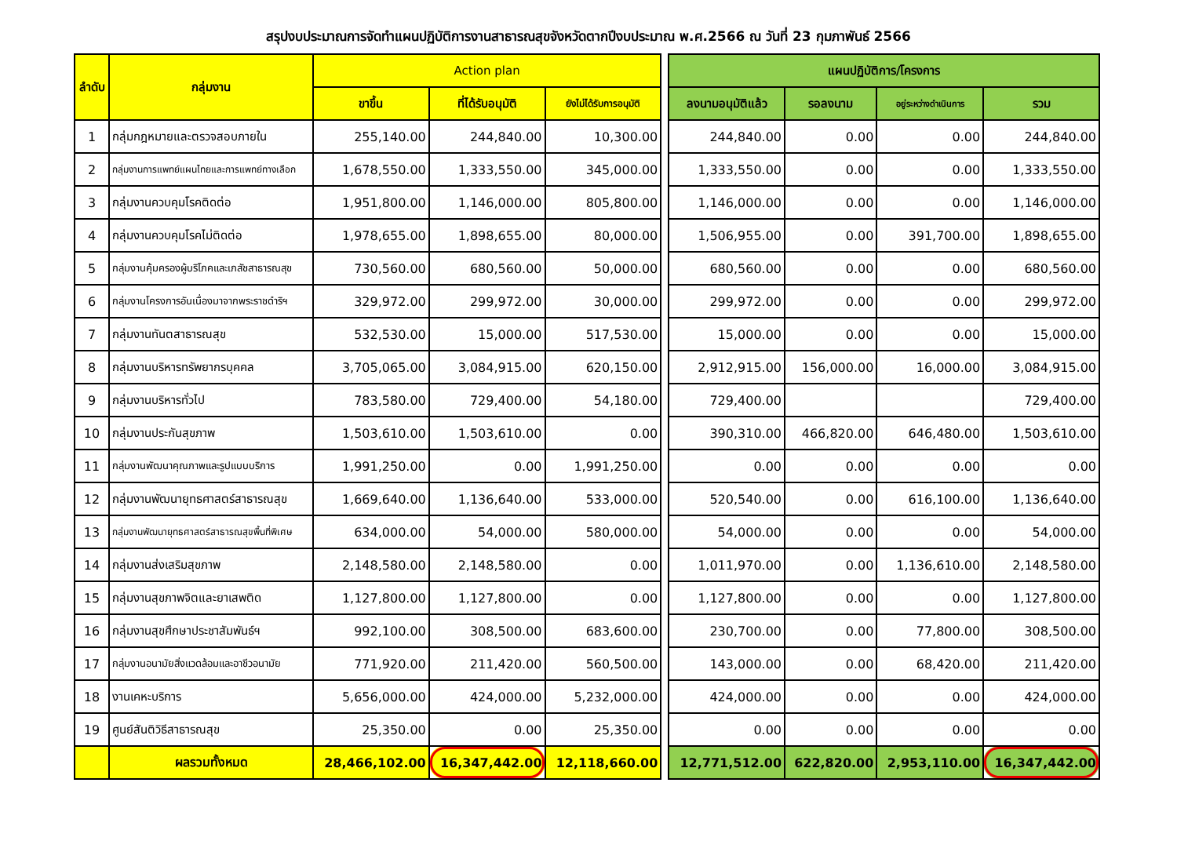สรุปงบประมาณการจัดทำแผนปฏิบัติการงานสาธารณสุขจังหวัดตากปีงบประมาณ พ.ศ.2566 ณ วันที่ 23 กุมภาพันธ์ 2566
| ลำดับ | กลุ่มงาน | Action plan | | | | แผนปฏิบัติการ/โครงการ | | | |
| | | ขาขึ้น | ที่ได้รับอนุมัติ | ยังไม่ได้รับการอนุมัติ | | ลงนามอนุมัติแล้ว | รอลงนาม | อยู่ระหว่างดำเนินการ | รวม |
| 1 | กลุ่มกฎหมายและตรวจสอบภายใน | 255,140.00 | 244,840.00 | 10,300.00 | | 244,840.00 | 0.00 | 0.00 | 244,840.00 |
| 2 | กลุ่มงานการแพทย์แผนไทยและการแพทย์ทางเลือก | 1,678,550.00 | 1,333,550.00 | 345,000.00 | | 1,333,550.00 | 0.00 | 0.00 | 1,333,550.00 |
| 3 | กลุ่มงานควบคุมโรคติดต่อ | 1,951,800.00 | 1,146,000.00 | 805,800.00 | | 1,146,000.00 | 0.00 | 0.00 | 1,146,000.00 |
| 4 | กลุ่มงานควบคุมโรคไม่ติดต่อ | 1,978,655.00 | 1,898,655.00 | 80,000.00 | | 1,506,955.00 | 0.00 | 391,700.00 | 1,898,655.00 |
| 5 | กลุ่มงานคุ้มครองผู้บริโภคและเภสัชสาธารณสุข | 730,560.00 | 680,560.00 | 50,000.00 | | 680,560.00 | 0.00 | 0.00 | 680,560.00 |
| 6 | กลุ่มงานโครงการอันเนื่องมาจากพระราชดำริฯ | 329,972.00 | 299,972.00 | 30,000.00 | | 299,972.00 | 0.00 | 0.00 | 299,972.00 |
| 7 | กลุ่มงานทันตสาธารณสุข | 532,530.00 | 15,000.00 | 517,530.00 | | 15,000.00 | 0.00 | 0.00 | 15,000.00 |
| 8 | กลุ่มงานบริหารทรัพยากรบุคคล | 3,705,065.00 | 3,084,915.00 | 620,150.00 | | 2,912,915.00 | 156,000.00 | 16,000.00 | 3,084,915.00 |
| 9 | กลุ่มงานบริหารทั่วไป | 783,580.00 | 729,400.00 | 54,180.00 | | 729,400.00 | | | 729,400.00 |
| 10 | กลุ่มงานประกันสุขภาพ | 1,503,610.00 | 1,503,610.00 | 0.00 | | 390,310.00 | 466,820.00 | 646,480.00 | 1,503,610.00 |
| 11 | กลุ่มงานพัฒนาคุณภาพและรูปแบบบริการ | 1,991,250.00 | 0.00 | 1,991,250.00 | | 0.00 | 0.00 | 0.00 | 0.00 |
| 12 | กลุ่มงานพัฒนายุทธศาสตร์สาธารณสุข | 1,669,640.00 | 1,136,640.00 | 533,000.00 | | 520,540.00 | 0.00 | 616,100.00 | 1,136,640.00 |
| 13 | กลุ่มงานพัฒนายุทธศาสตร์สาธารณสุขพื้นที่พิเศษ | 634,000.00 | 54,000.00 | 580,000.00 | | 54,000.00 | 0.00 | 0.00 | 54,000.00 |
| 14 | กลุ่มงานส่งเสริมสุขภาพ | 2,148,580.00 | 2,148,580.00 | 0.00 | | 1,011,970.00 | 0.00 | 1,136,610.00 | 2,148,580.00 |
| 15 | กลุ่มงานสุขภาพจิตและยาเสพติด | 1,127,800.00 | 1,127,800.00 | 0.00 | | 1,127,800.00 | 0.00 | 0.00 | 1,127,800.00 |
| 16 | กลุ่มงานสุขศึกษาประชาสัมพันธ์ฯ | 992,100.00 | 308,500.00 | 683,600.00 | | 230,700.00 | 0.00 | 77,800.00 | 308,500.00 |
| 17 | กลุ่มงานอนามัยสิ่งแวดล้อมและอาชีวอนามัย | 771,920.00 | 211,420.00 | 560,500.00 | | 143,000.00 | 0.00 | 68,420.00 | 211,420.00 |
| 18 | งานเคหะบริการ | 5,656,000.00 | 424,000.00 | 5,232,000.00 | | 424,000.00 | 0.00 | 0.00 | 424,000.00 |
| 19 | ศูนย์สันติวิธีสาธารณสุข | 25,350.00 | 0.00 | 25,350.00 | | 0.00 | 0.00 | 0.00 | 0.00 |
| | ผลรวมทั้งหมด | 28,466,102.00 | 16,347,442.00 | 12,118,660.00 | | 12,771,512.00 | 622,820.00 | 2,953,110.00 | 16,347,442.00 |